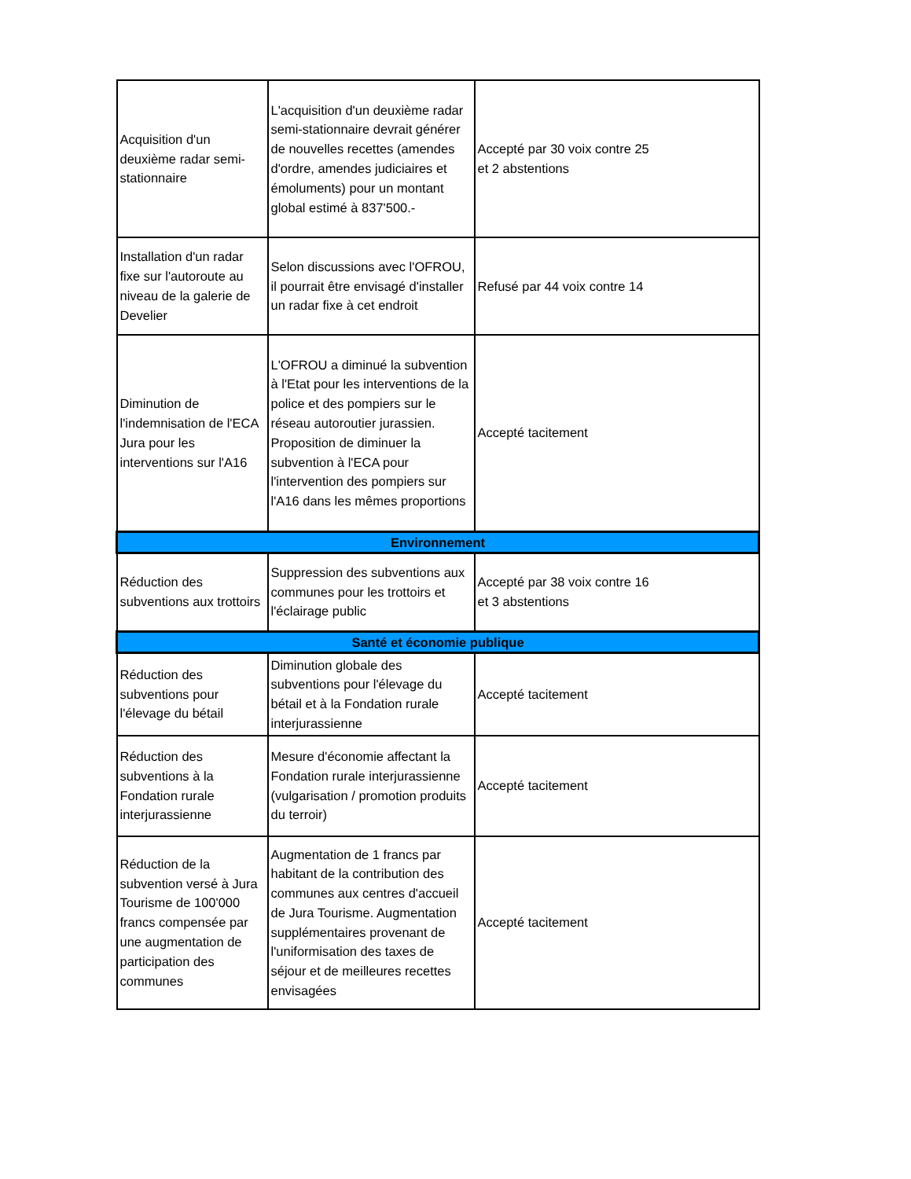| Acquisition d'un deuxième radar semi-stationnaire | L'acquisition d'un deuxième radar semi-stationnaire devrait générer de nouvelles recettes (amendes d'ordre, amendes judiciaires et émoluments) pour un montant global estimé à 837'500.- | Accepté par 30 voix contre 25 et 2 abstentions |
| Installation d'un radar fixe sur l'autoroute au niveau de la galerie de Develier | Selon discussions avec l'OFROU, il pourrait être envisagé d'installer un radar fixe à cet endroit | Refusé par 44 voix contre 14 |
| Diminution de l'indemnisation de l'ECA Jura pour les interventions sur l'A16 | L'OFROU a diminué la subvention à l'Etat pour les interventions de la police et des pompiers sur le réseau autoroutier jurassien. Proposition de diminuer la subvention à l'ECA pour l'intervention des pompiers sur l'A16 dans les mêmes proportions | Accepté tacitement |
| Environnement | | |
| Réduction des subventions aux trottoirs | Suppression des subventions aux communes pour les trottoirs et l'éclairage public | Accepté par 38 voix contre 16 et 3 abstentions |
| Santé et économie publique | | |
| Réduction des subventions pour l'élevage du bétail | Diminution globale des subventions pour l'élevage du bétail et à la Fondation rurale interjurassienne | Accepté tacitement |
| Réduction des subventions à la Fondation rurale interjurassienne | Mesure d'économie affectant la Fondation rurale interjurassienne (vulgarisation / promotion produits du terroir) | Accepté tacitement |
| Réduction de la subvention versé à Jura Tourisme de 100'000 francs compensée par une augmentation de participation des communes | Augmentation de 1 francs par habitant de la contribution des communes aux centres d'accueil de Jura Tourisme. Augmentation supplémentaires provenant de l'uniformisation des taxes de séjour et de meilleures recettes envisagées | Accepté tacitement |